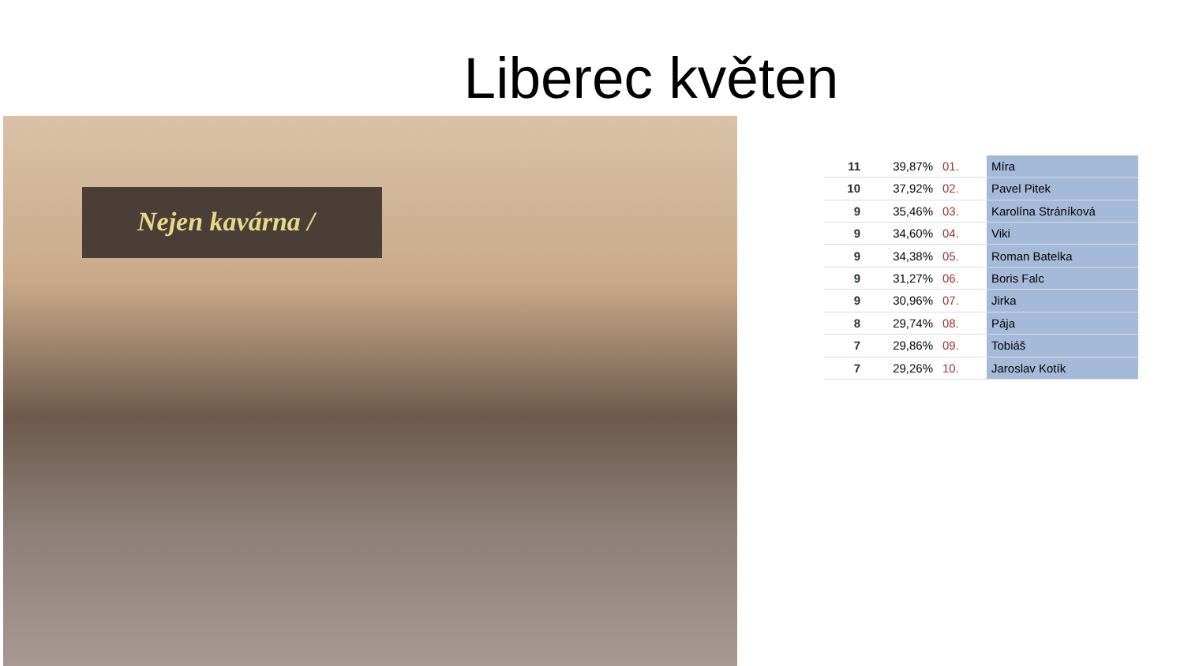Liberec květen
Nejen kavárna /
| 11 | 39,87% | 01. | Míra |
| 10 | 37,92% | 02. | Pavel Pitek |
| 9 | 35,46% | 03. | Karolína Stráníková |
| 9 | 34,60% | 04. | Viki |
| 9 | 34,38% | 05. | Roman Batelka |
| 9 | 31,27% | 06. | Boris Falc |
| 9 | 30,96% | 07. | Jirka |
| 8 | 29,74% | 08. | Pája |
| 7 | 29,86% | 09. | Tobiáš |
| 7 | 29,26% | 10. | Jaroslav Kotík |